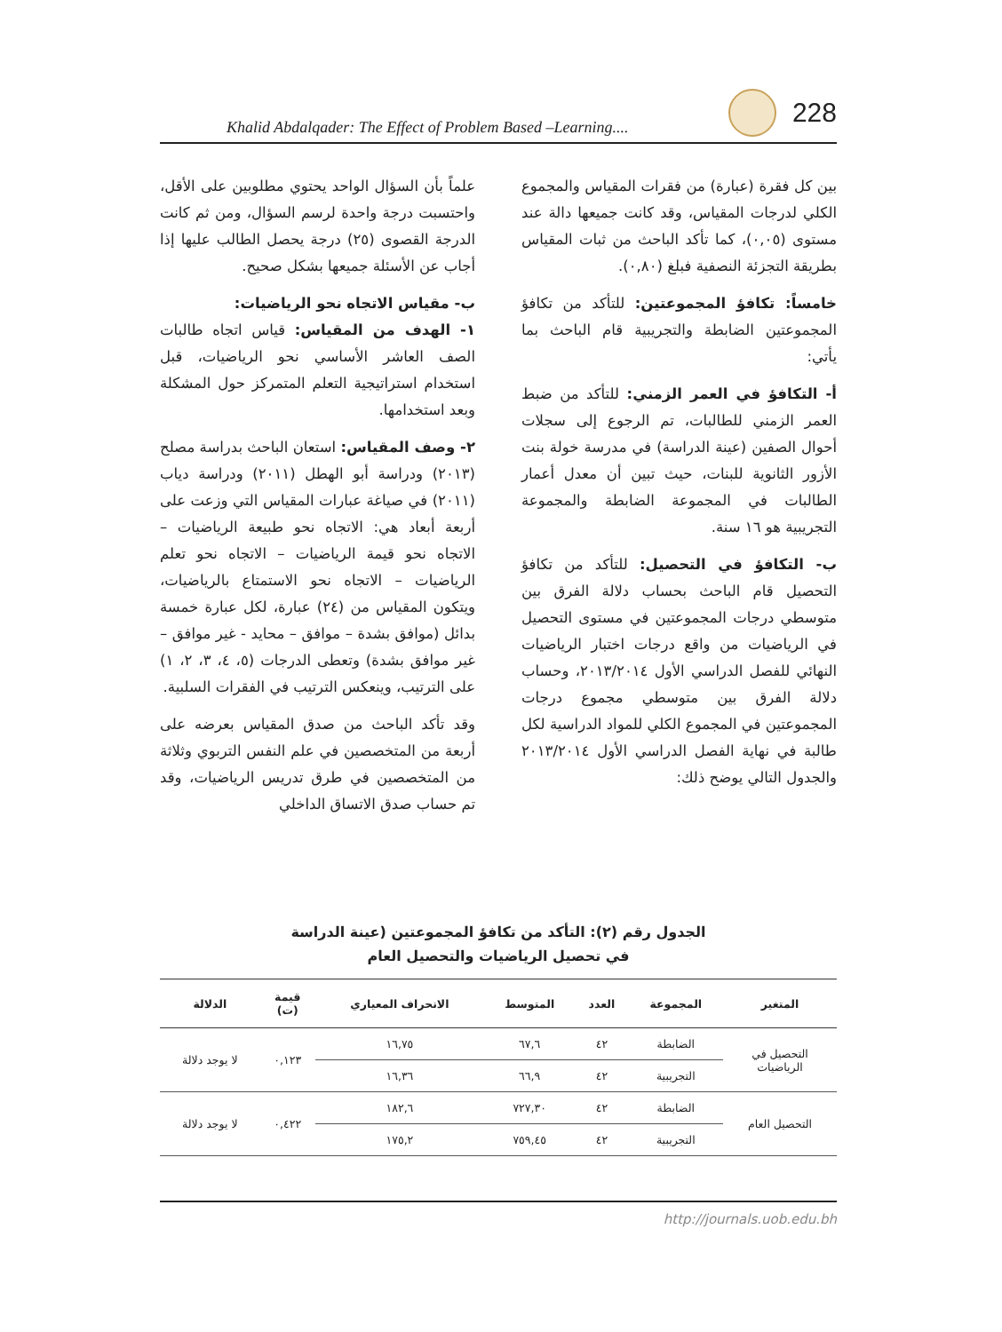Khalid Abdalqader: The Effect of Problem Based –Learning.... 228
علماً بأن السؤال الواحد يحتوي مطلوبين على الأقل، واحتسبت درجة واحدة لرسم السؤال، ومن ثم كانت الدرجة القصوى (٢٥) درجة يحصل الطالب عليها إذا أجاب عن الأسئلة جميعها بشكل صحيح.
ب- مقياس الاتجاه نحو الرياضيات:
١- الهدف من المقياس: قياس اتجاه طالبات الصف العاشر الأساسي نحو الرياضيات، قبل استخدام استراتيجية التعلم المتمركز حول المشكلة وبعد استخدامها.
٢- وصف المقياس: استعان الباحث بدراسة مصلح (٢٠١٣) ودراسة أبو الهطل (٢٠١١) ودراسة دياب (٢٠١١) في صياغة عبارات المقياس التي وزعت على أربعة أبعاد هي: الاتجاه نحو طبيعة الرياضيات – الاتجاه نحو قيمة الرياضيات – الاتجاه نحو تعلم الرياضيات – الاتجاه نحو الاستمتاع بالرياضيات، ويتكون المقياس من (٢٤) عبارة، لكل عبارة خمسة بدائل (موافق بشدة – موافق – محايد - غير موافق – غير موافق بشدة) وتعطى الدرجات (٥، ٤، ٣، ٢، ١) على الترتيب، وينعكس الترتيب في الفقرات السلبية.
وقد تأكد الباحث من صدق المقياس بعرضه على أربعة من المتخصصين في علم النفس التربوي وثلاثة من المتخصصين في طرق تدريس الرياضيات، وقد تم حساب صدق الاتساق الداخلي
بين كل فقرة (عبارة) من فقرات المقياس والمجموع الكلي لدرجات المقياس، وقد كانت جميعها دالة عند مستوى (٠,٠٥)، كما تأكد الباحث من ثبات المقياس بطريقة التجزئة النصفية فبلغ (٠,٨٠).
خامساً: تكافؤ المجموعتين: للتأكد من تكافؤ المجموعتين الضابطة والتجريبية قام الباحث بما يأتي:
أ- التكافؤ في العمر الزمني: للتأكد من ضبط العمر الزمني للطالبات، تم الرجوع إلى سجلات أحوال الصفين (عينة الدراسة) في مدرسة خولة بنت الأزور الثانوية للبنات، حيث تبين أن معدل أعمار الطالبات في المجموعة الضابطة والمجموعة التجريبية هو ١٦ سنة.
ب- التكافؤ في التحصيل: للتأكد من تكافؤ التحصيل قام الباحث بحساب دلالة الفرق بين متوسطي درجات المجموعتين في مستوى التحصيل في الرياضيات من واقع درجات اختبار الرياضيات النهائي للفصل الدراسي الأول ٢٠١٣/٢٠١٤، وحساب دلالة الفرق بين متوسطي مجموع درجات المجموعتين في المجموع الكلي للمواد الدراسية لكل طالبة في نهاية الفصل الدراسي الأول ٢٠١٣/٢٠١٤ والجدول التالي يوضح ذلك:
الجدول رقم (٢): التأكد من تكافؤ المجموعتين (عينة الدراسة
في تحصيل الرياضيات والتحصيل العام
| المتغير | المجموعة | العدد | المتوسط | الانحراف المعياري | قيمة (ت) | الدلالة |
| --- | --- | --- | --- | --- | --- | --- |
| التحصيل في الرياضيات | الضابطة | ٤٢ | ٦٧,٦ | ١٦,٧٥ | ٠,١٢٣ | لا يوجد دلالة |
| | التجريبية | ٤٢ | ٦٦,٩ | ١٦,٣٦ | | |
| التحصيل العام | الضابطة | ٤٢ | ٧٢٧,٣٠ | ١٨٢,٦ | ٠,٤٢٢ | لا يوجد دلالة |
| | التجريبية | ٤٢ | ٧٥٩,٤٥ | ١٧٥,٢ | | |
http://journals.uob.edu.bh